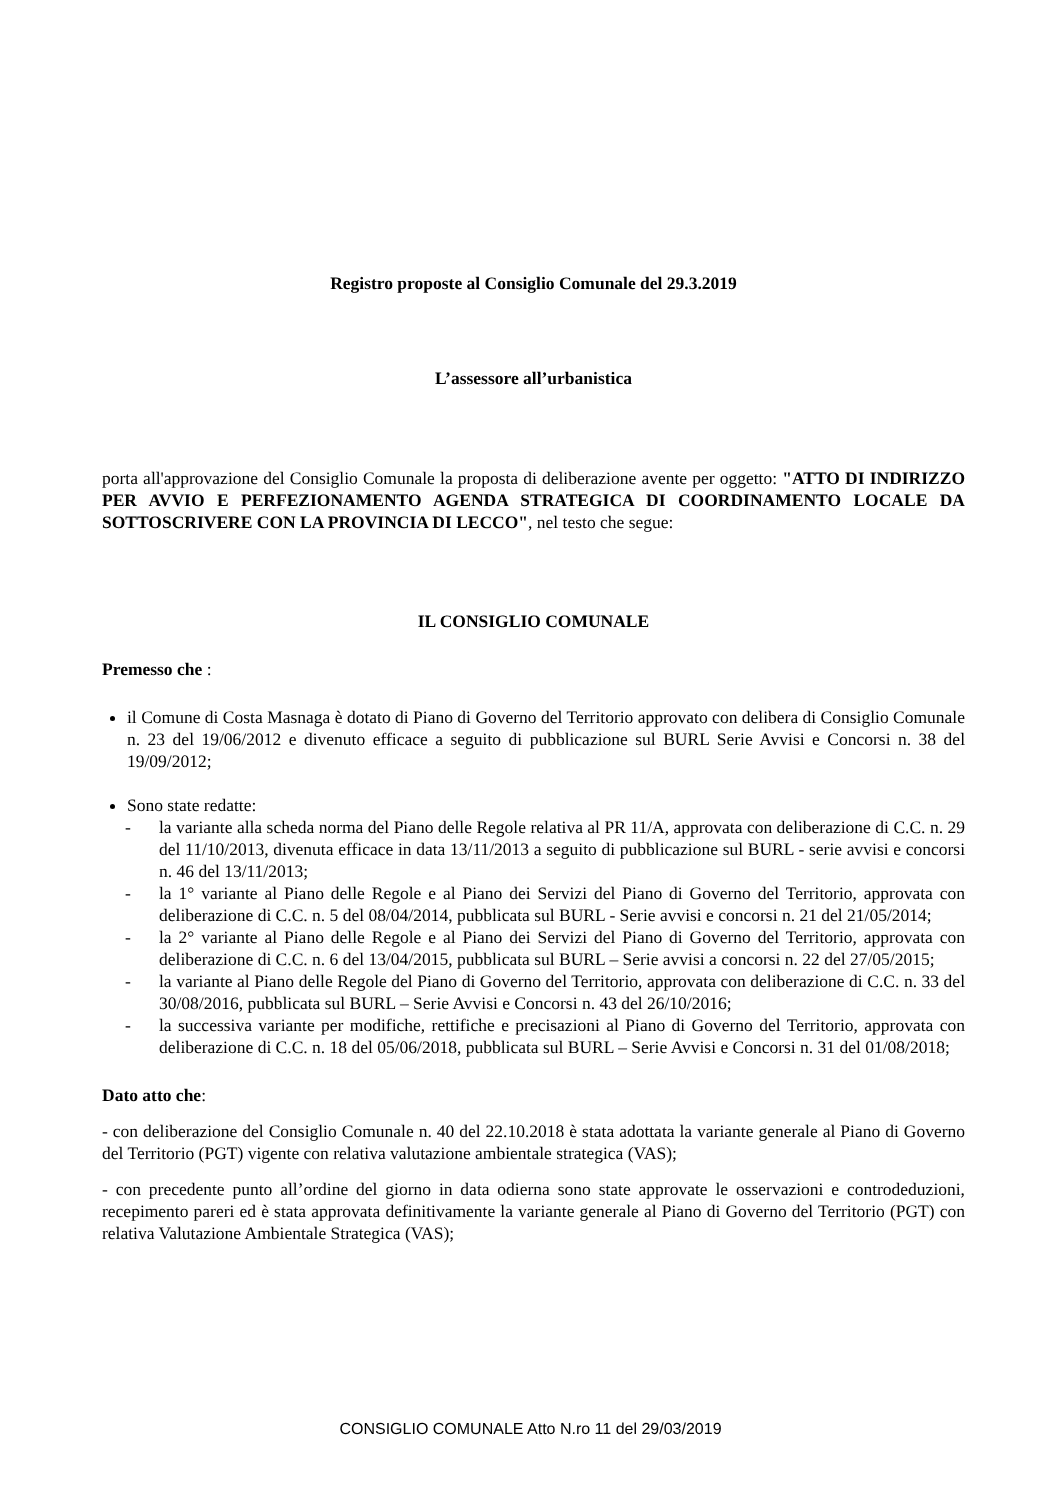Registro proposte al Consiglio Comunale del 29.3.2019
L’assessore all’urbanistica
porta all'approvazione del Consiglio Comunale la proposta di deliberazione avente per oggetto: "ATTO DI INDIRIZZO PER AVVIO E PERFEZIONAMENTO AGENDA STRATEGICA DI COORDINAMENTO LOCALE DA SOTTOSCRIVERE CON LA PROVINCIA DI LECCO", nel testo che segue:
IL CONSIGLIO COMUNALE
Premesso che :
il Comune di Costa Masnaga è dotato di Piano di Governo del Territorio approvato con delibera di Consiglio Comunale n. 23 del 19/06/2012 e divenuto efficace a seguito di pubblicazione sul BURL Serie Avvisi e Concorsi n. 38 del 19/09/2012;
Sono state redatte:
- la variante alla scheda norma del Piano delle Regole relativa al PR 11/A, approvata con deliberazione di C.C. n. 29 del 11/10/2013, divenuta efficace in data 13/11/2013 a seguito di pubblicazione sul BURL - serie avvisi e concorsi n. 46 del 13/11/2013;
- la 1° variante al Piano delle Regole e al Piano dei Servizi del Piano di Governo del Territorio, approvata con deliberazione di C.C. n. 5 del 08/04/2014, pubblicata sul BURL - Serie avvisi e concorsi n. 21 del 21/05/2014;
- la 2° variante al Piano delle Regole e al Piano dei Servizi del Piano di Governo del Territorio, approvata con deliberazione di C.C. n. 6 del 13/04/2015, pubblicata sul BURL – Serie avvisi a concorsi n. 22 del 27/05/2015;
- la variante al Piano delle Regole del Piano di Governo del Territorio, approvata con deliberazione di C.C. n. 33 del 30/08/2016, pubblicata sul BURL – Serie Avvisi e Concorsi n. 43 del 26/10/2016;
- la successiva variante per modifiche, rettifiche e precisazioni al Piano di Governo del Territorio, approvata con deliberazione di C.C. n. 18 del 05/06/2018, pubblicata sul BURL – Serie Avvisi e Concorsi n. 31 del 01/08/2018;
Dato atto che:
- con deliberazione del Consiglio Comunale n. 40 del 22.10.2018 è stata adottata la variante generale al Piano di Governo del Territorio (PGT) vigente con relativa valutazione ambientale strategica (VAS);
- con precedente punto all’ordine del giorno in data odierna sono state approvate le osservazioni e controdeduzioni, recepimento pareri ed è stata approvata definitivamente la variante generale al Piano di Governo del Territorio (PGT) con relativa Valutazione Ambientale Strategica (VAS);
CONSIGLIO COMUNALE Atto N.ro 11 del 29/03/2019